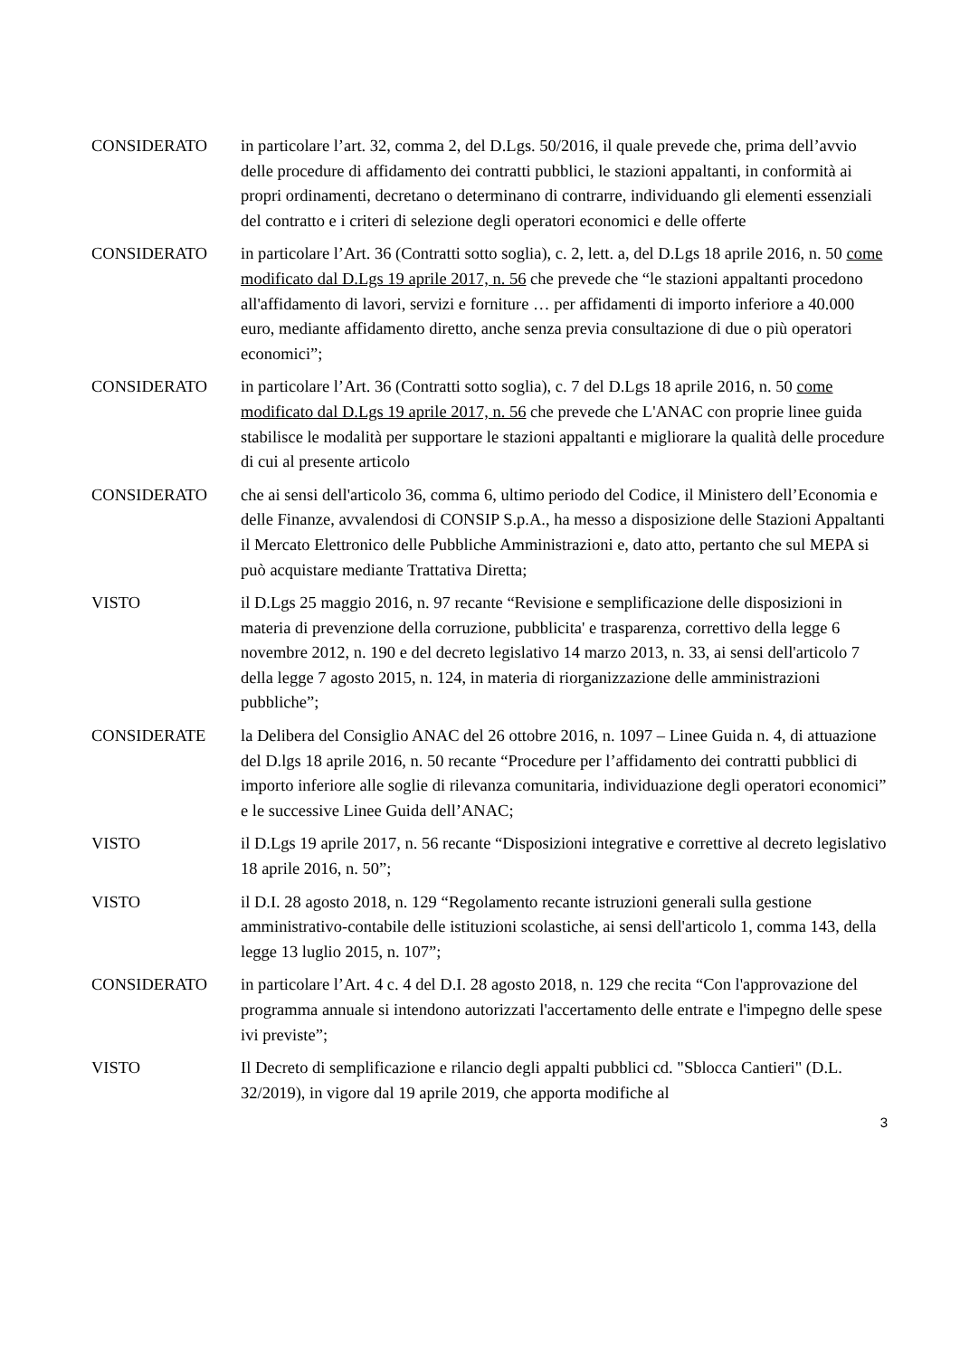CONSIDERATO in particolare l’art. 32, comma 2, del D.Lgs. 50/2016, il quale prevede che, prima dell’avvio delle procedure di affidamento dei contratti pubblici, le stazioni appaltanti, in conformità ai propri ordinamenti, decretano o determinano di contrarre, individuando gli elementi essenziali del contratto e i criteri di selezione degli operatori economici e delle offerte
CONSIDERATO in particolare l’Art. 36 (Contratti sotto soglia), c. 2, lett. a, del D.Lgs 18 aprile 2016, n. 50 come modificato dal D.Lgs 19 aprile 2017, n. 56 che prevede che “le stazioni appaltanti procedono all'affidamento di lavori, servizi e forniture … per affidamenti di importo inferiore a 40.000 euro, mediante affidamento diretto, anche senza previa consultazione di due o più operatori economici”;
CONSIDERATO in particolare l’Art. 36 (Contratti sotto soglia), c. 7 del D.Lgs 18 aprile 2016, n. 50 come modificato dal D.Lgs 19 aprile 2017, n. 56 che prevede che L'ANAC con proprie linee guida stabilisce le modalità per supportare le stazioni appaltanti e migliorare la qualità delle procedure di cui al presente articolo
CONSIDERATO che ai sensi dell'articolo 36, comma 6, ultimo periodo del Codice, il Ministero dell’Economia e delle Finanze, avvalendosi di CONSIP S.p.A., ha messo a disposizione delle Stazioni Appaltanti il Mercato Elettronico delle Pubbliche Amministrazioni e, dato atto, pertanto che sul MEPA si può acquistare mediante Trattativa Diretta;
VISTO il D.Lgs 25 maggio 2016, n. 97 recante “Revisione e semplificazione delle disposizioni in materia di prevenzione della corruzione, pubblicita' e trasparenza, correttivo della legge 6 novembre 2012, n. 190 e del decreto legislativo 14 marzo 2013, n. 33, ai sensi dell'articolo 7 della legge 7 agosto 2015, n. 124, in materia di riorganizzazione delle amministrazioni pubbliche”;
CONSIDERATE la Delibera del Consiglio ANAC del 26 ottobre 2016, n. 1097 – Linee Guida n. 4, di attuazione del D.lgs 18 aprile 2016, n. 50 recante “Procedure per l’affidamento dei contratti pubblici di importo inferiore alle soglie di rilevanza comunitaria, individuazione degli operatori economici” e le successive Linee Guida dell’ANAC;
VISTO il D.Lgs 19 aprile 2017, n. 56 recante “Disposizioni integrative e correttive al decreto legislativo 18 aprile 2016, n. 50”;
VISTO il D.I. 28 agosto 2018, n. 129 “Regolamento recante istruzioni generali sulla gestione amministrativo-contabile delle istituzioni scolastiche, ai sensi dell'articolo 1, comma 143, della legge 13 luglio 2015, n. 107”;
CONSIDERATO in particolare l’Art. 4 c. 4 del D.I. 28 agosto 2018, n. 129 che recita “Con l'approvazione del programma annuale si intendono autorizzati l'accertamento delle entrate e l'impegno delle spese ivi previste”;
VISTO Il Decreto di semplificazione e rilancio degli appalti pubblici cd. "Sblocca Cantieri" (D.L. 32/2019), in vigore dal 19 aprile 2019, che apporta modifiche al
3